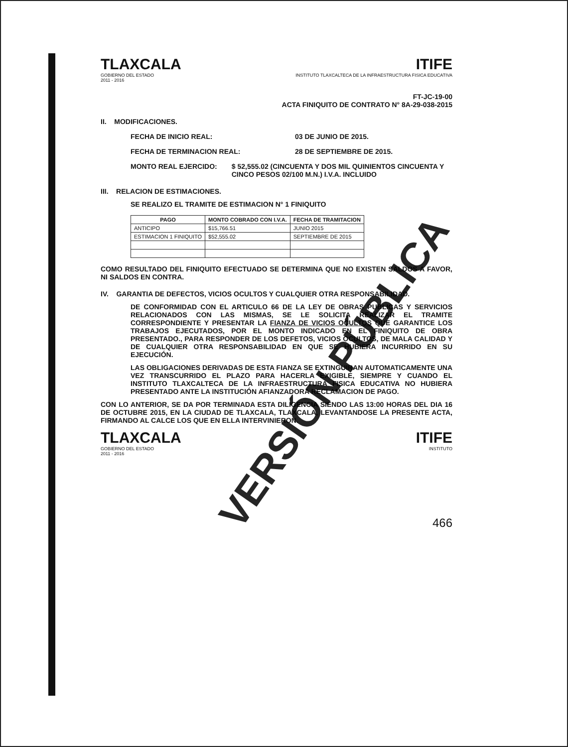TLAXCALA
GOBIERNO DEL ESTADO
2011 - 2016
ITIFE
INSTITUTO TLAXCALTECA DE LA INFRAESTRUCTURA FISICA EDUCATIVA
FT-JC-19-00
ACTA FINIQUITO DE CONTRATO N° 8A-29-038-2015
II. MODIFICACIONES.
FECHA DE INICIO REAL: 03 DE JUNIO DE 2015.
FECHA DE TERMINACION REAL: 28 DE SEPTIEMBRE DE 2015.
MONTO REAL EJERCIDO: $ 52,555.02 (CINCUENTA Y DOS MIL QUINIENTOS CINCUENTA Y CINCO PESOS 02/100 M.N.) I.V.A. INCLUIDO
III. RELACION DE ESTIMACIONES.
SE REALIZO EL TRAMITE DE ESTIMACION N° 1 FINIQUITO
| PAGO | MONTO COBRADO CON I.V.A. | FECHA DE TRAMITACION |
| --- | --- | --- |
| ANTICIPO | $15,766.51 | JUNIO 2015 |
| ESTIMACION 1 FINIQUITO | $52,555.02 | SEPTIEMBRE DE 2015 |
COMO RESULTADO DEL FINIQUITO EFECTUADO SE DETERMINA QUE NO EXISTEN SALDOS A FAVOR, NI SALDOS EN CONTRA.
IV. GARANTIA DE DEFECTOS, VICIOS OCULTOS Y CUALQUIER OTRA RESPONSABILIDAD.
DE CONFORMIDAD CON EL ARTICULO 66 DE LA LEY DE OBRAS PUBLICAS Y SERVICIOS RELACIONADOS CON LAS MISMAS, SE LE SOLICITA REALIZAR EL TRAMITE CORRESPONDIENTE Y PRESENTAR LA FIANZA DE VICIOS OCULTOS QUE GARANTICE LOS TRABAJOS EJECUTADOS, POR EL MONTO INDICADO EN EL FINIQUITO DE OBRA PRESENTADO., PARA RESPONDER DE LOS DEFETOS, VICIOS OCULTOS, DE MALA CALIDAD Y DE CUALQUIER OTRA RESPONSABILIDAD EN QUE SE HUBIERA INCURRIDO EN SU EJECUCIÓN.
LAS OBLIGACIONES DERIVADAS DE ESTA FIANZA SE EXTINGUIRAN AUTOMATICAMENTE UNA VEZ TRANSCURRIDO EL PLAZO PARA HACERLA EXIGIBLE, SIEMPRE Y CUANDO EL INSTITUTO TLAXCALTECA DE LA INFRAESTRUCTURA FISICA EDUCATIVA NO HUBIERA PRESENTADO ANTE LA INSTITUCIÓN AFIANZADORA RECLAMACION DE PAGO.
CON LO ANTERIOR, SE DA POR TERMINADA ESTA DILIGENCIA SIENDO LAS 13:00 HORAS DEL DIA 16 DE OCTUBRE 2015, EN LA CIUDAD DE TLAXCALA, TLAXCALA, LEVANTANDOSE LA PRESENTE ACTA, FIRMANDO AL CALCE LOS QUE EN ELLA INTERVINIERON.
TLAXCALA
GOBIERNO DEL ESTADO
2011 - 2016
ITIFE
INSTITUTO
466
VERSIÓN PÚBLICA